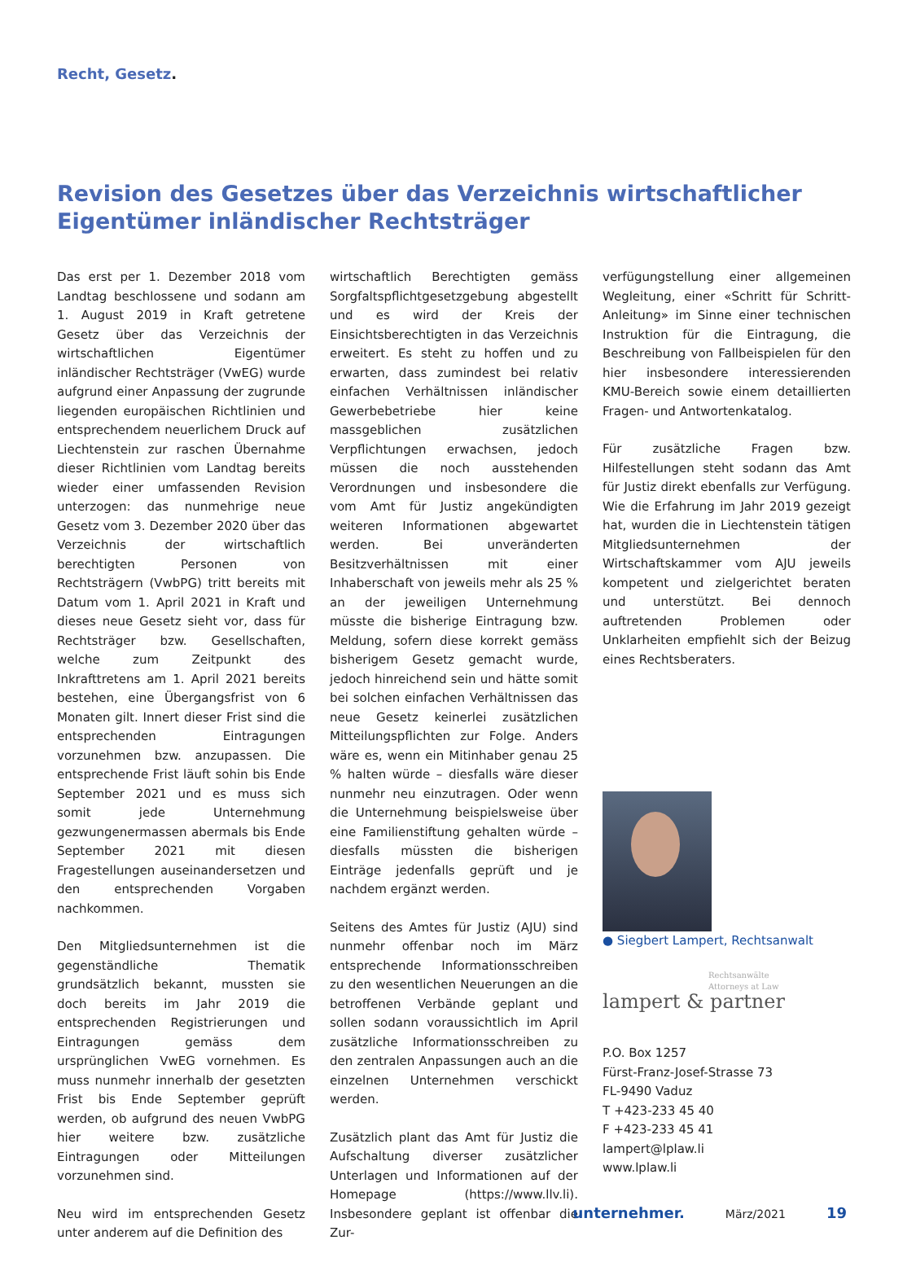Recht, Gesetz.
Revision des Gesetzes über das Verzeichnis wirtschaftlicher Eigentümer inländischer Rechtsträger
Das erst per 1. Dezember 2018 vom Landtag beschlossene und sodann am 1. August 2019 in Kraft getretene Gesetz über das Verzeichnis der wirtschaftlichen Eigentümer inländischer Rechtsträger (VwEG) wurde aufgrund einer Anpassung der zugrunde liegenden europäischen Richtlinien und entsprechendem neuerlichem Druck auf Liechtenstein zur raschen Übernahme dieser Richtlinien vom Landtag bereits wieder einer umfassenden Revision unterzogen: das nunmehrige neue Gesetz vom 3. Dezember 2020 über das Verzeichnis der wirtschaftlich berechtigten Personen von Rechtsträgern (VwbPG) tritt bereits mit Datum vom 1. April 2021 in Kraft und dieses neue Gesetz sieht vor, dass für Rechtsträger bzw. Gesellschaften, welche zum Zeitpunkt des Inkrafttretens am 1. April 2021 bereits bestehen, eine Übergangsfrist von 6 Monaten gilt. Innert dieser Frist sind die entsprechenden Eintragungen vorzunehmen bzw. anzupassen. Die entsprechende Frist läuft sohin bis Ende September 2021 und es muss sich somit jede Unternehmung gezwungenermassen abermals bis Ende September 2021 mit diesen Fragestellungen auseinandersetzen und den entsprechenden Vorgaben nachkommen.
Den Mitgliedsunternehmen ist die gegenständliche Thematik grundsätzlich bekannt, mussten sie doch bereits im Jahr 2019 die entsprechenden Registrierungen und Eintragungen gemäss dem ursprünglichen VwEG vornehmen. Es muss nunmehr innerhalb der gesetzten Frist bis Ende September geprüft werden, ob aufgrund des neuen VwbPG hier weitere bzw. zusätzliche Eintragungen oder Mitteilungen vorzunehmen sind.
Neu wird im entsprechenden Gesetz unter anderem auf die Definition des
wirtschaftlich Berechtigten gemäss Sorgfaltspflichtgesetzgebung abgestellt und es wird der Kreis der Einsichtsberechtigten in das Verzeichnis erweitert. Es steht zu hoffen und zu erwarten, dass zumindest bei relativ einfachen Verhältnissen inländischer Gewerbebetriebe hier keine massgeblichen zusätzlichen Verpflichtungen erwachsen, jedoch müssen die noch ausstehenden Verordnungen und insbesondere die vom Amt für Justiz angekündigten weiteren Informationen abgewartet werden. Bei unveränderten Besitzverhältnissen mit einer Inhaberschaft von jeweils mehr als 25 % an der jeweiligen Unternehmung müsste die bisherige Eintragung bzw. Meldung, sofern diese korrekt gemäss bisherigem Gesetz gemacht wurde, jedoch hinreichend sein und hätte somit bei solchen einfachen Verhältnissen das neue Gesetz keinerlei zusätzlichen Mitteilungspflichten zur Folge. Anders wäre es, wenn ein Mitinhaber genau 25 % halten würde – diesfalls wäre dieser nunmehr neu einzutragen. Oder wenn die Unternehmung beispielsweise über eine Familienstiftung gehalten würde – diesfalls müssten die bisherigen Einträge jedenfalls geprüft und je nachdem ergänzt werden.
Seitens des Amtes für Justiz (AJU) sind nunmehr offenbar noch im März entsprechende Informationsschreiben zu den wesentlichen Neuerungen an die betroffenen Verbände geplant und sollen sodann voraussichtlich im April zusätzliche Informationsschreiben zu den zentralen Anpassungen auch an die einzelnen Unternehmen verschickt werden.
Zusätzlich plant das Amt für Justiz die Aufschaltung diverser zusätzlicher Unterlagen und Informationen auf der Homepage (https://www.llv.li). Insbesondere geplant ist offenbar die Zur-
verfügungstellung einer allgemeinen Wegleitung, einer «Schritt für Schritt-Anleitung» im Sinne einer technischen Instruktion für die Eintragung, die Beschreibung von Fallbeispielen für den hier insbesondere interessierenden KMU-Bereich sowie einem detaillierten Fragen- und Antwortenkatalog.
Für zusätzliche Fragen bzw. Hilfestellungen steht sodann das Amt für Justiz direkt ebenfalls zur Verfügung. Wie die Erfahrung im Jahr 2019 gezeigt hat, wurden die in Liechtenstein tätigen Mitgliedsunternehmen der Wirtschaftskammer vom AJU jeweils kompetent und zielgerichtet beraten und unterstützt. Bei dennoch auftretenden Problemen oder Unklarheiten empfiehlt sich der Beizug eines Rechtsberaters.
● Siegbert Lampert, Rechtsanwalt
Rechtsanwälte
Attorneys at Law
lampert & partner
P.O. Box 1257
Fürst-Franz-Josef-Strasse 73
FL-9490 Vaduz
T +423-233 45 40
F +423-233 45 41
lampert@lplaw.li
www.lplaw.li
unternehmer. März/2021 19